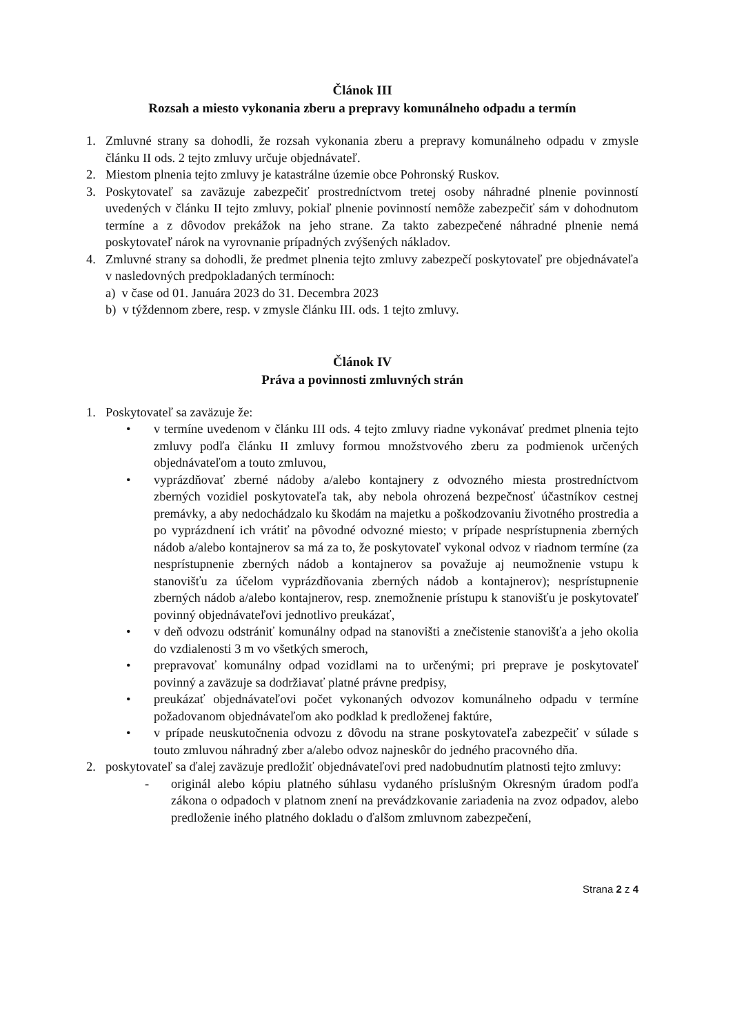Článok III
Rozsah a miesto vykonania zberu a prepravy komunálneho odpadu a termín
1. Zmluvné strany sa dohodli, že rozsah vykonania zberu a prepravy komunálneho odpadu v zmysle článku II ods. 2 tejto zmluvy určuje objednávateľ.
2. Miestom plnenia tejto zmluvy je katastrálne územie obce Pohronský Ruskov.
3. Poskytovateľ sa zaväzuje zabezpečiť prostredníctvom tretej osoby náhradné plnenie povinností uvedených v článku II tejto zmluvy, pokiaľ plnenie povinností nemôže zabezpečiť sám v dohodnutom termíne a z dôvodov prekážok na jeho strane. Za takto zabezpečené náhradné plnenie nemá poskytovateľ nárok na vyrovnanie prípadných zvýšených nákladov.
4. Zmluvné strany sa dohodli, že predmet plnenia tejto zmluvy zabezpečí poskytovateľ pre objednávateľa v nasledovných predpokladaných termínoch:
a) v čase od 01. Januára 2023 do 31. Decembra 2023
b) v týždennom zbere, resp. v zmysle článku III. ods. 1 tejto zmluvy.
Článok IV
Práva a povinnosti zmluvných strán
1. Poskytovateľ sa zaväzuje že:
• v termíne uvedenom v článku III ods. 4 tejto zmluvy riadne vykonávať predmet plnenia tejto zmluvy podľa článku II zmluvy formou množstvového zberu za podmienok určených objednávateľom a touto zmluvou,
• vyprázdňovať zberné nádoby a/alebo kontajnery z odvozného miesta prostredníctvom zberných vozidiel poskytovateľa tak, aby nebola ohrozená bezpečnosť účastníkov cestnej premávky, a aby nedochádzalo ku škodám na majetku a poškodzovaniu životného prostredia a po vyprázdnení ich vrátiť na pôvodné odvozné miesto; v prípade nesprístupnenia zberných nádob a/alebo kontajnerov sa má za to, že poskytovateľ vykonal odvoz v riadnom termíne (za nesprístupnenie zberných nádob a kontajnerov sa považuje aj neumožnenie vstupu k stanovišťu za účelom vyprázdňovania zberných nádob a kontajnerov); nesprístupnenie zberných nádob a/alebo kontajnerov, resp. znemožnenie prístupu k stanovišťu je poskytovateľ povinný objednávateľovi jednotlivo preukázať,
• v deň odvozu odstrániť komunálny odpad na stanovišti a znečistenie stanovišťa a jeho okolia do vzdialenosti 3 m vo všetkých smeroch,
• prepravovať komunálny odpad vozidlami na to určenými; pri preprave je poskytovateľ povinný a zaväzuje sa dodržiavať platné právne predpisy,
• preukázať objednávateľovi počet vykonaných odvozov komunálneho odpadu v termíne požadovanom objednávateľom ako podklad k predloženej faktúre,
• v prípade neuskutočnenia odvozu z dôvodu na strane poskytovateľa zabezpečiť v súlade s touto zmluvou náhradný zber a/alebo odvoz najneskôr do jedného pracovného dňa.
2. poskytovateľ sa ďalej zaväzuje predložiť objednávateľovi pred nadobudnutím platnosti tejto zmluvy:
- originál alebo kópiu platného súhlasu vydaného príslušným Okresným úradom podľa zákona o odpadoch v platnom znení na prevádzkovanie zariadenia na zvoz odpadov, alebo predloženie iného platného dokladu o ďalšom zmluvnom zabezpečení,
Strana 2 z 4